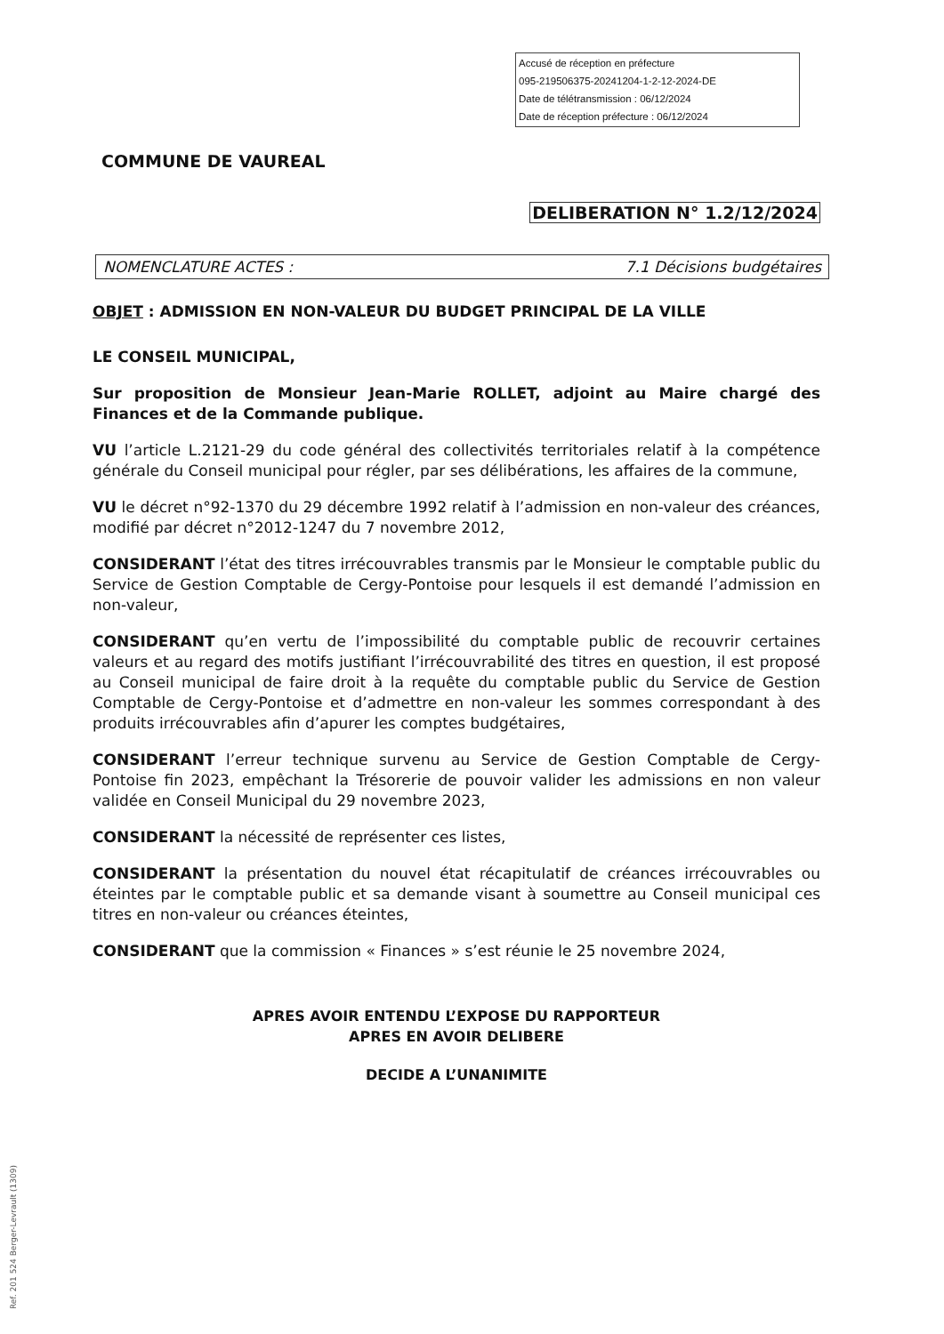Accusé de réception en préfecture
095-219506375-20241204-1-2-12-2024-DE
Date de télétransmission : 06/12/2024
Date de réception préfecture : 06/12/2024
COMMUNE DE VAUREAL
DELIBERATION N° 1.2/12/2024
NOMENCLATURE ACTES : 7.1 Décisions budgétaires
OBJET : ADMISSION EN NON-VALEUR DU BUDGET PRINCIPAL DE LA VILLE
LE CONSEIL MUNICIPAL,
Sur proposition de Monsieur Jean-Marie ROLLET, adjoint au Maire chargé des Finances et de la Commande publique.
VU l’article L.2121-29 du code général des collectivités territoriales relatif à la compétence générale du Conseil municipal pour régler, par ses délibérations, les affaires de la commune,
VU le décret n°92-1370 du 29 décembre 1992 relatif à l’admission en non-valeur des créances, modifié par décret n°2012-1247 du 7 novembre 2012,
CONSIDERANT l’état des titres irrécouvrables transmis par le Monsieur le comptable public du Service de Gestion Comptable de Cergy-Pontoise pour lesquels il est demandé l’admission en non-valeur,
CONSIDERANT qu’en vertu de l’impossibilité du comptable public de recouvrir certaines valeurs et au regard des motifs justifiant l’irrécouvrabilité des titres en question, il est proposé au Conseil municipal de faire droit à la requête du comptable public du Service de Gestion Comptable de Cergy-Pontoise et d’admettre en non-valeur les sommes correspondant à des produits irrécouvrables afin d’apurer les comptes budgétaires,
CONSIDERANT l’erreur technique survenu au Service de Gestion Comptable de Cergy-Pontoise fin 2023, empêchant la Trésorerie de pouvoir valider les admissions en non valeur validée en Conseil Municipal du 29 novembre 2023,
CONSIDERANT la nécessité de représenter ces listes,
CONSIDERANT la présentation du nouvel état récapitulatif de créances irrécouvrables ou éteintes par le comptable public et sa demande visant à soumettre au Conseil municipal ces titres en non-valeur ou créances éteintes,
CONSIDERANT que la commission « Finances » s’est réunie le 25 novembre 2024,
APRES AVOIR ENTENDU L’EXPOSE DU RAPPORTEUR
APRES EN AVOIR DELIBERE
DECIDE A L’UNANIMITE
Ref. 201 524 Berger-Levrault (1309)